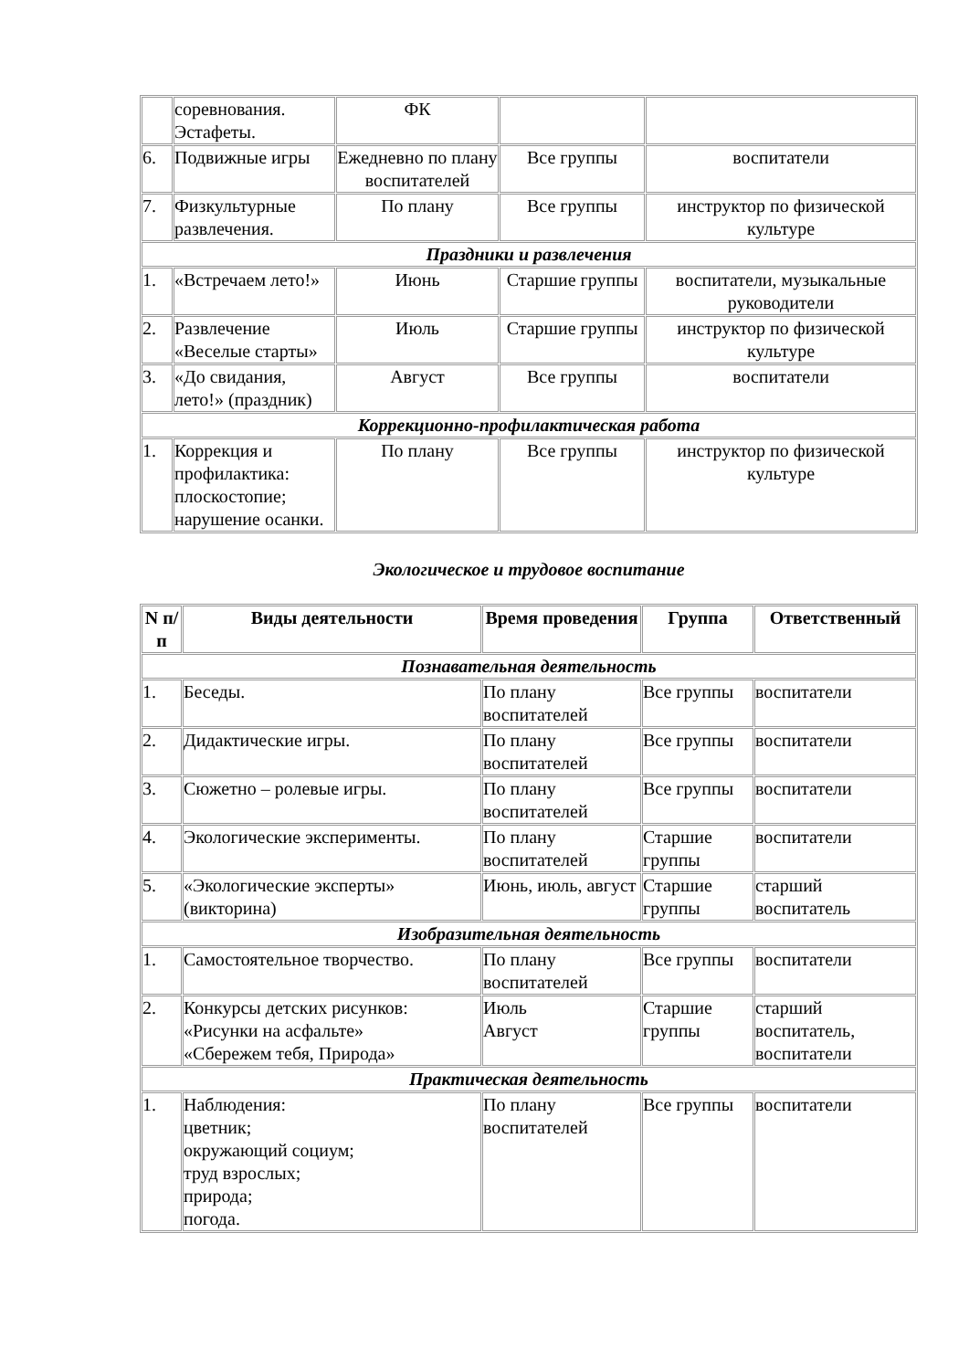| | соревнования. Эстафеты. | ФК | | |
| 6. | Подвижные игры | Ежедневно по плану воспитателей | Все группы | воспитатели |
| 7. | Физкультурные развлечения. | По плану | Все группы | инструктор по физической культуре |
| Праздники и развлечения | | | | |
| 1. | «Встречаем лето!» | Июнь | Старшие группы | воспитатели, музыкальные руководители |
| 2. | Развлечение «Веселые старты» | Июль | Старшие группы | инструктор по физической культуре |
| 3. | «До свидания, лето!» (праздник) | Август | Все группы | воспитатели |
| Коррекционно-профилактическая работа | | | | |
| 1. | Коррекция и профилактика: плоскостопие; нарушение осанки. | По плану | Все группы | инструктор по физической культуре |
Экологическое и трудовое воспитание
| N п/п | Виды деятельности | Время проведения | Группа | Ответственный |
| --- | --- | --- | --- | --- |
| Познавательная деятельность | | | | |
| 1. | Беседы. | По плану воспитателей | Все группы | воспитатели |
| 2. | Дидактические игры. | По плану воспитателей | Все группы | воспитатели |
| 3. | Сюжетно – ролевые игры. | По плану воспитателей | Все группы | воспитатели |
| 4. | Экологические эксперименты. | По плану воспитателей | Старшие группы | воспитатели |
| 5. | «Экологические эксперты» (викторина) | Июнь, июль, август | Старшие группы | старший воспитатель |
| Изобразительная деятельность | | | | |
| 1. | Самостоятельное творчество. | По плану воспитателей | Все группы | воспитатели |
| 2. | Конкурсы детских рисунков: «Рисунки на асфальте» «Сбережем тебя, Природа» | Июль Август | Старшие группы | старший воспитатель, воспитатели |
| Практическая деятельность | | | | |
| 1. | Наблюдения: цветник; окружающий социум; труд взрослых; природа; погода. | По плану воспитателей | Все группы | воспитатели |